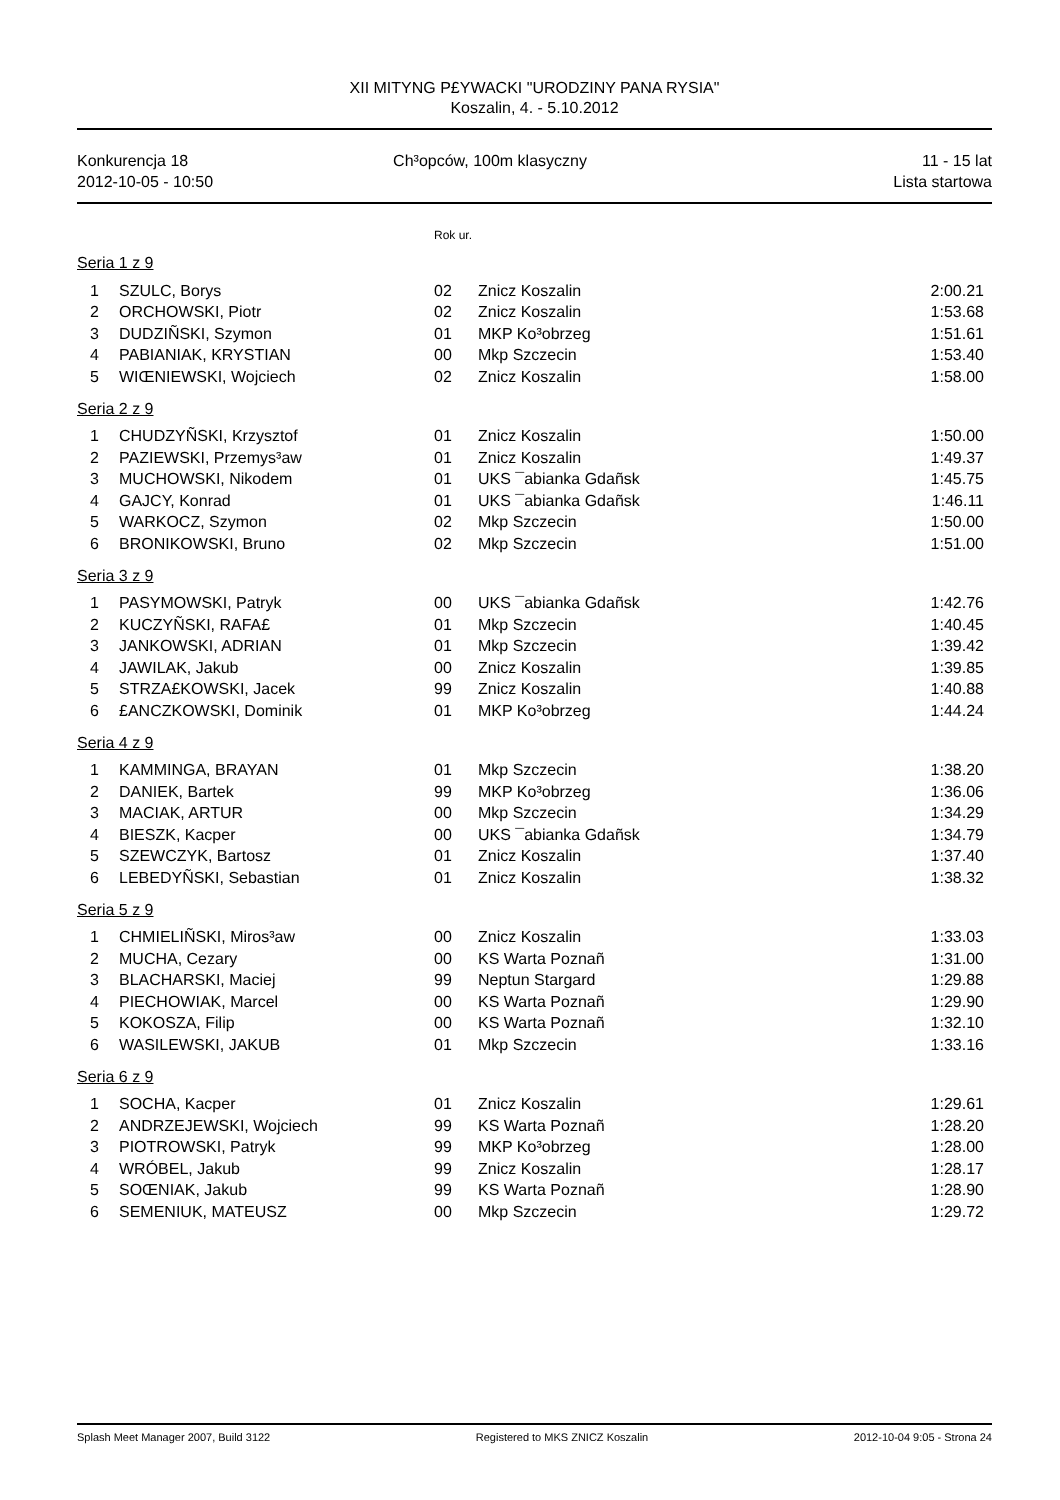XII MITYNG P£YWACKI "URODZINY PANA RYSIA"
Koszalin, 4. - 5.10.2012
Konkurencja 18
2012-10-05 - 10:50
Ch³opców, 100m klasyczny 11 - 15 lat
Lista startowa
Rok ur.
Seria 1 z 9
| 1 | SZULC, Borys | 02 | Znicz Koszalin | 2:00.21 |
| 2 | ORCHOWSKI, Piotr | 02 | Znicz Koszalin | 1:53.68 |
| 3 | DUDZIÑSKI, Szymon | 01 | MKP Ko³obrzeg | 1:51.61 |
| 4 | PABIANIAK, KRYSTIAN | 00 | Mkp Szczecin | 1:53.40 |
| 5 | WIŒNIEWSKI, Wojciech | 02 | Znicz Koszalin | 1:58.00 |
Seria 2 z 9
| 1 | CHUDZYÑSKI, Krzysztof | 01 | Znicz Koszalin | 1:50.00 |
| 2 | PAZIEWSKI, Przemys³aw | 01 | Znicz Koszalin | 1:49.37 |
| 3 | MUCHOWSKI, Nikodem | 01 | UKS ¯abianka Gdañsk | 1:45.75 |
| 4 | GAJCY, Konrad | 01 | UKS ¯abianka Gdañsk | 1:46.11 |
| 5 | WARKOCZ, Szymon | 02 | Mkp Szczecin | 1:50.00 |
| 6 | BRONIKOWSKI, Bruno | 02 | Mkp Szczecin | 1:51.00 |
Seria 3 z 9
| 1 | PASYMOWSKI, Patryk | 00 | UKS ¯abianka Gdañsk | 1:42.76 |
| 2 | KUCZYÑSKI, RAFA£ | 01 | Mkp Szczecin | 1:40.45 |
| 3 | JANKOWSKI, ADRIAN | 01 | Mkp Szczecin | 1:39.42 |
| 4 | JAWILAK, Jakub | 00 | Znicz Koszalin | 1:39.85 |
| 5 | STRZA£KOWSKI, Jacek | 99 | Znicz Koszalin | 1:40.88 |
| 6 | £ANCZKOWSKI, Dominik | 01 | MKP Ko³obrzeg | 1:44.24 |
Seria 4 z 9
| 1 | KAMMINGA, BRAYAN | 01 | Mkp Szczecin | 1:38.20 |
| 2 | DANIEK, Bartek | 99 | MKP Ko³obrzeg | 1:36.06 |
| 3 | MACIAK, ARTUR | 00 | Mkp Szczecin | 1:34.29 |
| 4 | BIESZK, Kacper | 00 | UKS ¯abianka Gdañsk | 1:34.79 |
| 5 | SZEWCZYK, Bartosz | 01 | Znicz Koszalin | 1:37.40 |
| 6 | LEBEDYÑSKI, Sebastian | 01 | Znicz Koszalin | 1:38.32 |
Seria 5 z 9
| 1 | CHMIELIÑSKI, Miros³aw | 00 | Znicz Koszalin | 1:33.03 |
| 2 | MUCHA, Cezary | 00 | KS Warta Poznañ | 1:31.00 |
| 3 | BLACHARSKI, Maciej | 99 | Neptun Stargard | 1:29.88 |
| 4 | PIECHOWIAK, Marcel | 00 | KS Warta Poznañ | 1:29.90 |
| 5 | KOKOSZA, Filip | 00 | KS Warta Poznañ | 1:32.10 |
| 6 | WASILEWSKI, JAKUB | 01 | Mkp Szczecin | 1:33.16 |
Seria 6 z 9
| 1 | SOCHA, Kacper | 01 | Znicz Koszalin | 1:29.61 |
| 2 | ANDRZEJEWSKI, Wojciech | 99 | KS Warta Poznañ | 1:28.20 |
| 3 | PIOTROWSKI, Patryk | 99 | MKP Ko³obrzeg | 1:28.00 |
| 4 | WRÓBEL, Jakub | 99 | Znicz Koszalin | 1:28.17 |
| 5 | SOŒNIAK, Jakub | 99 | KS Warta Poznañ | 1:28.90 |
| 6 | SEMENIUK, MATEUSZ | 00 | Mkp Szczecin | 1:29.72 |
Splash Meet Manager 2007, Build 3122 Registered to MKS ZNICZ Koszalin 2012-10-04 9:05 - Strona 24